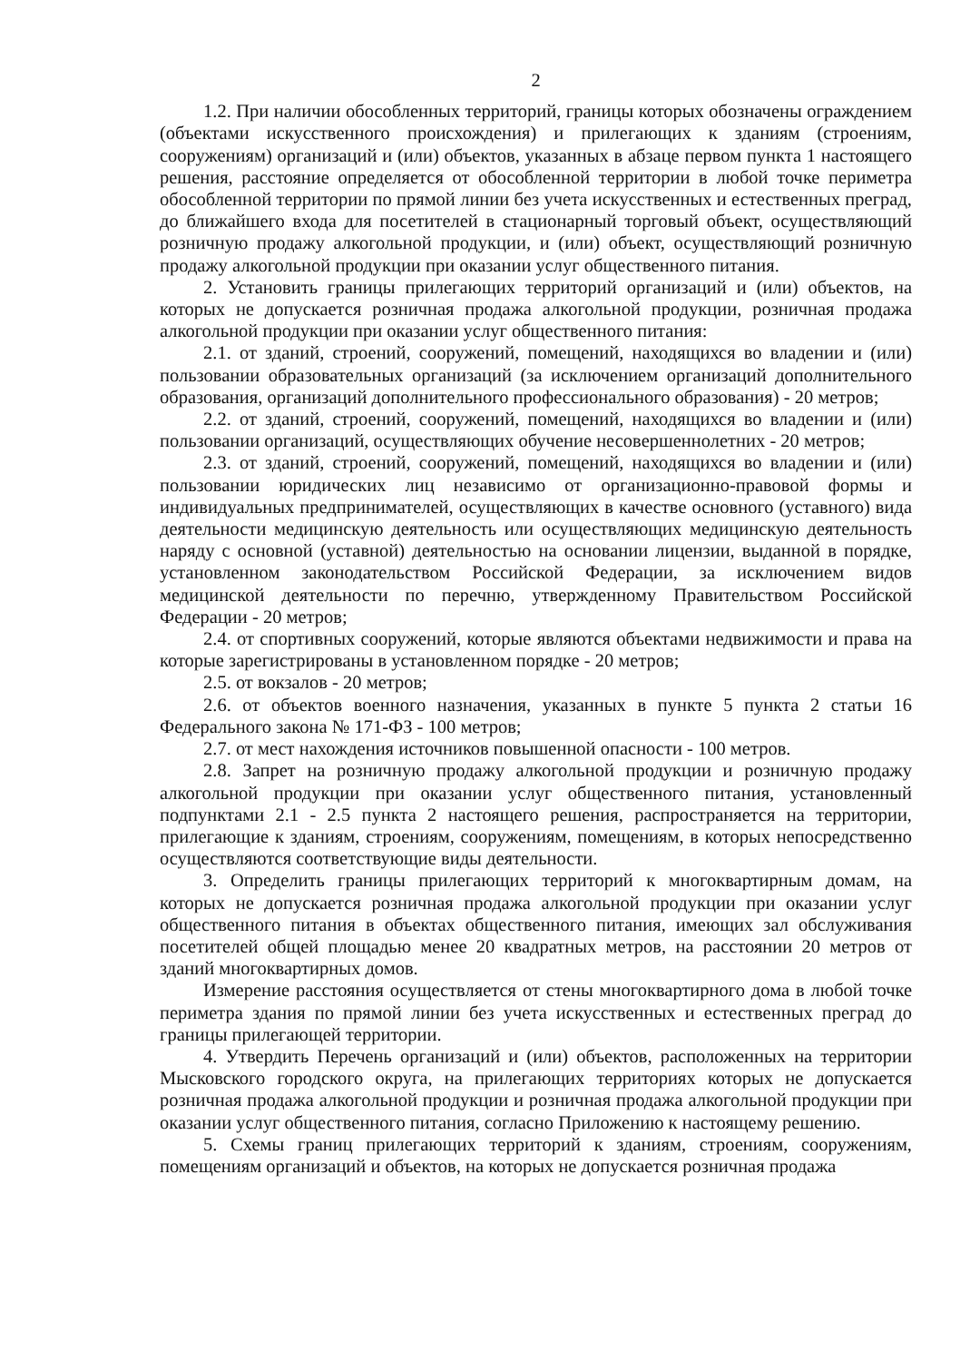2
1.2. При наличии обособленных территорий, границы которых обозначены ограждением (объектами искусственного происхождения) и прилегающих к зданиям (строениям, сооружениям) организаций и (или) объектов, указанных в абзаце первом пункта 1 настоящего решения, расстояние определяется от обособленной территории в любой точке периметра обособленной территории по прямой линии без учета искусственных и естественных преград, до ближайшего входа для посетителей в стационарный торговый объект, осуществляющий розничную продажу алкогольной продукции, и (или) объект, осуществляющий розничную продажу алкогольной продукции при оказании услуг общественного питания.
2. Установить границы прилегающих территорий организаций и (или) объектов, на которых не допускается розничная продажа алкогольной продукции, розничная продажа алкогольной продукции при оказании услуг общественного питания:
2.1. от зданий, строений, сооружений, помещений, находящихся во владении и (или) пользовании образовательных организаций (за исключением организаций дополнительного образования, организаций дополнительного профессионального образования) - 20 метров;
2.2. от зданий, строений, сооружений, помещений, находящихся во владении и (или) пользовании организаций, осуществляющих обучение несовершеннолетних - 20 метров;
2.3. от зданий, строений, сооружений, помещений, находящихся во владении и (или) пользовании юридических лиц независимо от организационно-правовой формы и индивидуальных предпринимателей, осуществляющих в качестве основного (уставного) вида деятельности медицинскую деятельность или осуществляющих медицинскую деятельность наряду с основной (уставной) деятельностью на основании лицензии, выданной в порядке, установленном законодательством Российской Федерации, за исключением видов медицинской деятельности по перечню, утвержденному Правительством Российской Федерации - 20 метров;
2.4. от спортивных сооружений, которые являются объектами недвижимости и права на которые зарегистрированы в установленном порядке - 20 метров;
2.5. от вокзалов - 20 метров;
2.6. от объектов военного назначения, указанных в пункте 5 пункта 2 статьи 16 Федерального закона № 171-ФЗ - 100 метров;
2.7. от мест нахождения источников повышенной опасности - 100 метров.
2.8. Запрет на розничную продажу алкогольной продукции и розничную продажу алкогольной продукции при оказании услуг общественного питания, установленный подпунктами 2.1 - 2.5 пункта 2 настоящего решения, распространяется на территории, прилегающие к зданиям, строениям, сооружениям, помещениям, в которых непосредственно осуществляются соответствующие виды деятельности.
3. Определить границы прилегающих территорий к многоквартирным домам, на которых не допускается розничная продажа алкогольной продукции при оказании услуг общественного питания в объектах общественного питания, имеющих зал обслуживания посетителей общей площадью менее 20 квадратных метров, на расстоянии 20 метров от зданий многоквартирных домов.
Измерение расстояния осуществляется от стены многоквартирного дома в любой точке периметра здания по прямой линии без учета искусственных и естественных преград до границы прилегающей территории.
4. Утвердить Перечень организаций и (или) объектов, расположенных на территории Мысковского городского округа, на прилегающих территориях которых не допускается розничная продажа алкогольной продукции и розничная продажа алкогольной продукции при оказании услуг общественного питания, согласно Приложению к настоящему решению.
5. Схемы границ прилегающих территорий к зданиям, строениям, сооружениям, помещениям организаций и объектов, на которых не допускается розничная продажа